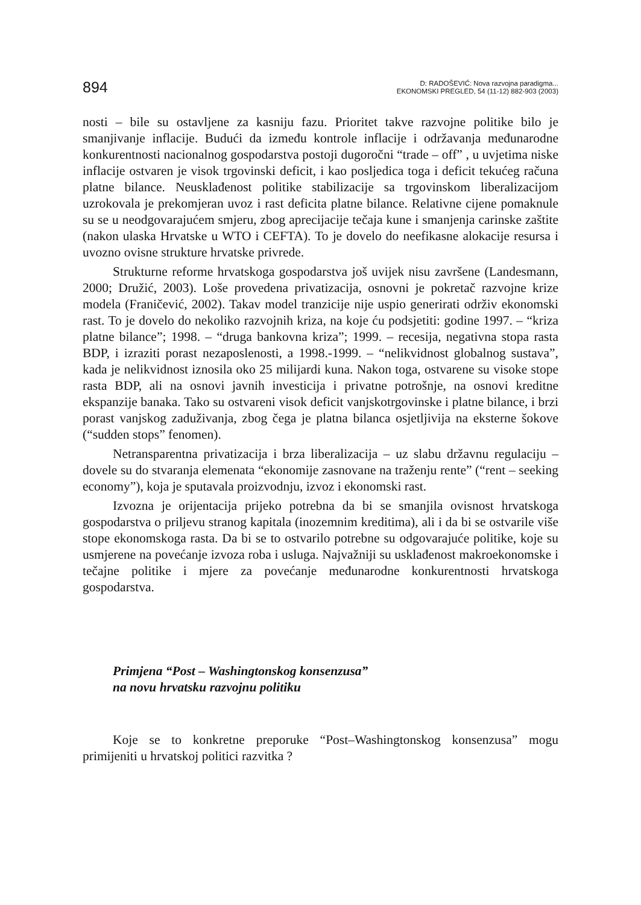894
D: RADOŠEVIĆ: Nova razvojna paradigma...
EKONOMSKI PREGLED, 54 (11-12) 882-903 (2003)
nosti – bile su ostavljene za kasniju fazu. Prioritet takve razvojne politike bilo je smanjivanje inflacije. Budući da između kontrole inflacije i održavanja međunarodne konkurentnosti nacionalnog gospodarstva postoji dugoročni “trade – off” , u uvjetima niske inflacije ostvaren je visok trgovinski deficit, i kao posljedica toga i deficit tekućeg računa platne bilance. Neusklađenost politike stabilizacije sa trgovinskom liberalizacijom uzrokovala je prekomjeran uvoz i rast deficita platne bilance. Relativne cijene pomaknule su se u neodgovarajućem smjeru, zbog aprecijacije tečaja kune i smanjenja carinske zaštite (nakon ulaska Hrvatske u WTO i CEFTA). To je dovelo do neefikasne alokacije resursa i uvozno ovisne strukture hrvatske privrede.
Strukturne reforme hrvatskoga gospodarstva još uvijek nisu završene (Landesmann, 2000; Družić, 2003). Loše provedena privatizacija, osnovni je pokretač razvojne krize modela (Franičević, 2002). Takav model tranzicije nije uspio generirati održiv ekonomski rast. To je dovelo do nekoliko razvojnih kriza, na koje ću podsjetiti: godine 1997. – “kriza platne bilance”; 1998. – “druga bankovna kriza”; 1999. – recesija, negativna stopa rasta BDP, i izraziti porast nezaposlenosti, a 1998.-1999. – “nelikvidnost globalnog sustava”, kada je nelikvidnost iznosila oko 25 milijardi kuna. Nakon toga, ostvarene su visoke stope rasta BDP, ali na osnovi javnih investicija i privatne potrošnje, na osnovi kreditne ekspanzije banaka. Tako su ostvareni visok deficit vanjskotrgovinske i platne bilance, i brzi porast vanjskog zaduživanja, zbog čega je platna bilanca osjetljivija na eksterne šokove (“sudden stops” fenomen).
Netransparentna privatizacija i brza liberalizacija – uz slabu državnu regulaciju – dovele su do stvaranja elemenata “ekonomije zasnovane na traženju rente” (“rent – seeking economy”), koja je sputavala proizvodnju, izvoz i ekonomski rast.
Izvozna je orijentacija prijeko potrebna da bi se smanjila ovisnost hrvatskoga gospodarstva o priljevu stranog kapitala (inozemnim kreditima), ali i da bi se ostvarile više stope ekonomskoga rasta. Da bi se to ostvarilo potrebne su odgovarajuće politike, koje su usmjerene na povećanje izvoza roba i usluga. Najvažniji su usklađenost makroekonomske i tečajne politike i mjere za povećanje međunarodne konkurentnosti hrvatskoga gospodarstva.
Primjena “Post – Washingtonskog konsenzusa”
na novu hrvatsku razvojnu politiku
Koje se to konkretne preporuke “Post–Washingtonskog konsenzusa” mogu primijeniti u hrvatskoj politici razvitka ?